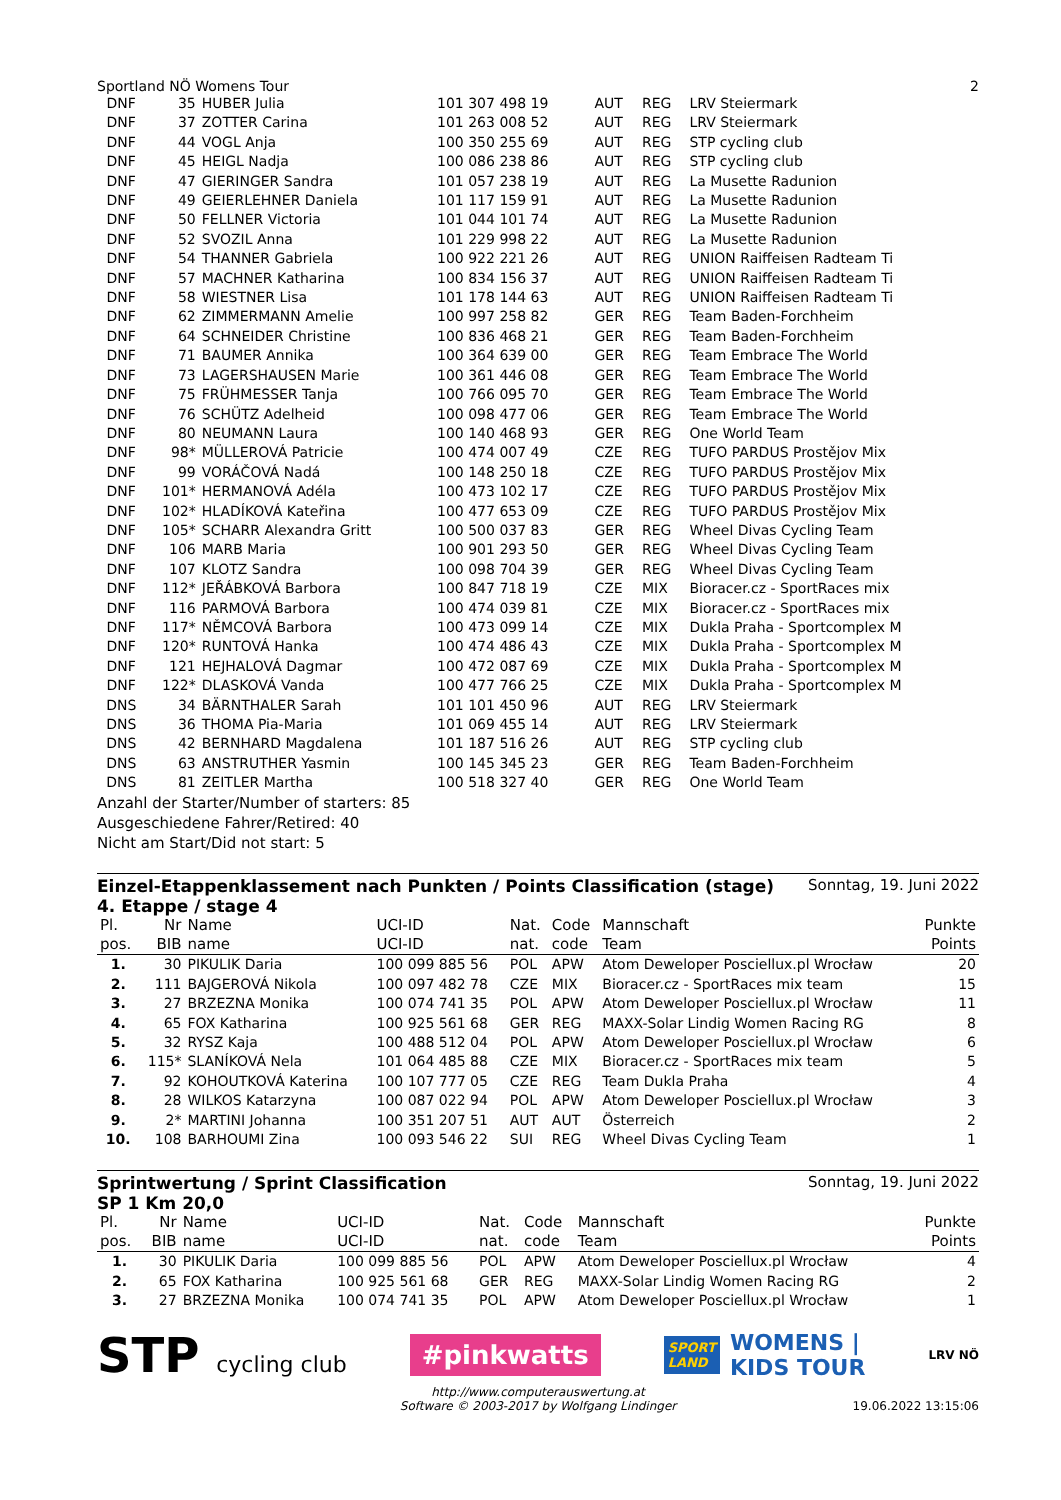Sportland NÖ Womens Tour 2
| DNF | 35 | HUBER Julia | 101 307 498 19 | AUT | REG | LRV Steiermark |
| DNF | 37 | ZOTTER Carina | 101 263 008 52 | AUT | REG | LRV Steiermark |
| DNF | 44 | VOGL Anja | 100 350 255 69 | AUT | REG | STP cycling club |
| DNF | 45 | HEIGL Nadja | 100 086 238 86 | AUT | REG | STP cycling club |
| DNF | 47 | GIERINGER Sandra | 101 057 238 19 | AUT | REG | La Musette Radunion |
| DNF | 49 | GEIERLEHNER Daniela | 101 117 159 91 | AUT | REG | La Musette Radunion |
| DNF | 50 | FELLNER Victoria | 101 044 101 74 | AUT | REG | La Musette Radunion |
| DNF | 52 | SVOZIL Anna | 101 229 998 22 | AUT | REG | La Musette Radunion |
| DNF | 54 | THANNER Gabriela | 100 922 221 26 | AUT | REG | UNION Raiffeisen Radteam Ti |
| DNF | 57 | MACHNER Katharina | 100 834 156 37 | AUT | REG | UNION Raiffeisen Radteam Ti |
| DNF | 58 | WIESTNER Lisa | 101 178 144 63 | AUT | REG | UNION Raiffeisen Radteam Ti |
| DNF | 62 | ZIMMERMANN Amelie | 100 997 258 82 | GER | REG | Team Baden-Forchheim |
| DNF | 64 | SCHNEIDER Christine | 100 836 468 21 | GER | REG | Team Baden-Forchheim |
| DNF | 71 | BAUMER Annika | 100 364 639 00 | GER | REG | Team Embrace The World |
| DNF | 73 | LAGERSHAUSEN Marie | 100 361 446 08 | GER | REG | Team Embrace The World |
| DNF | 75 | FRÜHMESSER Tanja | 100 766 095 70 | GER | REG | Team Embrace The World |
| DNF | 76 | SCHÜTZ Adelheid | 100 098 477 06 | GER | REG | Team Embrace The World |
| DNF | 80 | NEUMANN Laura | 100 140 468 93 | GER | REG | One World Team |
| DNF | 98* | MÜLLEROVÁ Patricie | 100 474 007 49 | CZE | REG | TUFO PARDUS Prostějov Mix |
| DNF | 99 | VORÁČOVÁ Nadá | 100 148 250 18 | CZE | REG | TUFO PARDUS Prostějov Mix |
| DNF | 101* | HERMANOVÁ Adéla | 100 473 102 17 | CZE | REG | TUFO PARDUS Prostějov Mix |
| DNF | 102* | HLADÍKOVÁ Kateřina | 100 477 653 09 | CZE | REG | TUFO PARDUS Prostějov Mix |
| DNF | 105* | SCHARR Alexandra Gritt | 100 500 037 83 | GER | REG | Wheel Divas Cycling Team |
| DNF | 106 | MARB Maria | 100 901 293 50 | GER | REG | Wheel Divas Cycling Team |
| DNF | 107 | KLOTZ Sandra | 100 098 704 39 | GER | REG | Wheel Divas Cycling Team |
| DNF | 112* | JEŘÁBKOVÁ Barbora | 100 847 718 19 | CZE | MIX | Bioracer.cz - SportRaces mix |
| DNF | 116 | PARMOVÁ Barbora | 100 474 039 81 | CZE | MIX | Bioracer.cz - SportRaces mix |
| DNF | 117* | NĚMCOVÁ Barbora | 100 473 099 14 | CZE | MIX | Dukla Praha - Sportcomplex M |
| DNF | 120* | RUNTOVÁ Hanka | 100 474 486 43 | CZE | MIX | Dukla Praha - Sportcomplex M |
| DNF | 121 | HEJHALOVÁ Dagmar | 100 472 087 69 | CZE | MIX | Dukla Praha - Sportcomplex M |
| DNF | 122* | DLASKOVÁ Vanda | 100 477 766 25 | CZE | MIX | Dukla Praha - Sportcomplex M |
| DNS | 34 | BÄRNTHALER Sarah | 101 101 450 96 | AUT | REG | LRV Steiermark |
| DNS | 36 | THOMA Pia-Maria | 101 069 455 14 | AUT | REG | LRV Steiermark |
| DNS | 42 | BERNHARD Magdalena | 101 187 516 26 | AUT | REG | STP cycling club |
| DNS | 63 | ANSTRUTHER Yasmin | 100 145 345 23 | GER | REG | Team Baden-Forchheim |
| DNS | 81 | ZEITLER Martha | 100 518 327 40 | GER | REG | One World Team |
Anzahl der Starter/Number of starters: 85
Ausgeschiedene Fahrer/Retired: 40
Nicht am Start/Did not start: 5
Einzel-Etappenklassement nach Punkten / Points Classification (stage)
4. Etappe / stage 4 Sonntag, 19. Juni 2022
| Pl. pos. | Nr BIB | Name name | UCI-ID UCI-ID | Nat. nat. | Code code | Mannschaft Team | Punkte Points |
| --- | --- | --- | --- | --- | --- | --- | --- |
| 1. | 30 | PIKULIK Daria | 100 099 885 56 | POL | APW | Atom Deweloper Posciellux.pl Wrocław | 20 |
| 2. | 111 | BAJGEROVÁ Nikola | 100 097 482 78 | CZE | MIX | Bioracer.cz - SportRaces mix team | 15 |
| 3. | 27 | BRZEZNA Monika | 100 074 741 35 | POL | APW | Atom Deweloper Posciellux.pl Wrocław | 11 |
| 4. | 65 | FOX Katharina | 100 925 561 68 | GER | REG | MAXX-Solar Lindig Women Racing RG | 8 |
| 5. | 32 | RYSZ Kaja | 100 488 512 04 | POL | APW | Atom Deweloper Posciellux.pl Wrocław | 6 |
| 6. | 115* | SLANÍKOVÁ Nela | 101 064 485 88 | CZE | MIX | Bioracer.cz - SportRaces mix team | 5 |
| 7. | 92 | KOHOUTKOVÁ Katerina | 100 107 777 05 | CZE | REG | Team Dukla Praha | 4 |
| 8. | 28 | WILKOS Katarzyna | 100 087 022 94 | POL | APW | Atom Deweloper Posciellux.pl Wrocław | 3 |
| 9. | 2* | MARTINI Johanna | 100 351 207 51 | AUT | AUT | Österreich | 2 |
| 10. | 108 | BARHOUMI Zina | 100 093 546 22 | SUI | REG | Wheel Divas Cycling Team | 1 |
Sprintwertung / Sprint Classification
SP 1 Km 20,0 Sonntag, 19. Juni 2022
| Pl. pos. | Nr BIB | Name name | UCI-ID UCI-ID | Nat. nat. | Code code | Mannschaft Team | Punkte Points |
| --- | --- | --- | --- | --- | --- | --- | --- |
| 1. | 30 | PIKULIK Daria | 100 099 885 56 | POL | APW | Atom Deweloper Posciellux.pl Wrocław | 4 |
| 2. | 65 | FOX Katharina | 100 925 561 68 | GER | REG | MAXX-Solar Lindig Women Racing RG | 2 |
| 3. | 27 | BRZEZNA Monika | 100 074 741 35 | POL | APW | Atom Deweloper Posciellux.pl Wrocław | 1 |
STP cycling club
#pinkwatts
SPORT
LAND WOMENS |
KIDS TOUR
LRV NÖ
http://www.computerauswertung.at
Software © 2003-2017 by Wolfgang Lindinger
19.06.2022 13:15:06